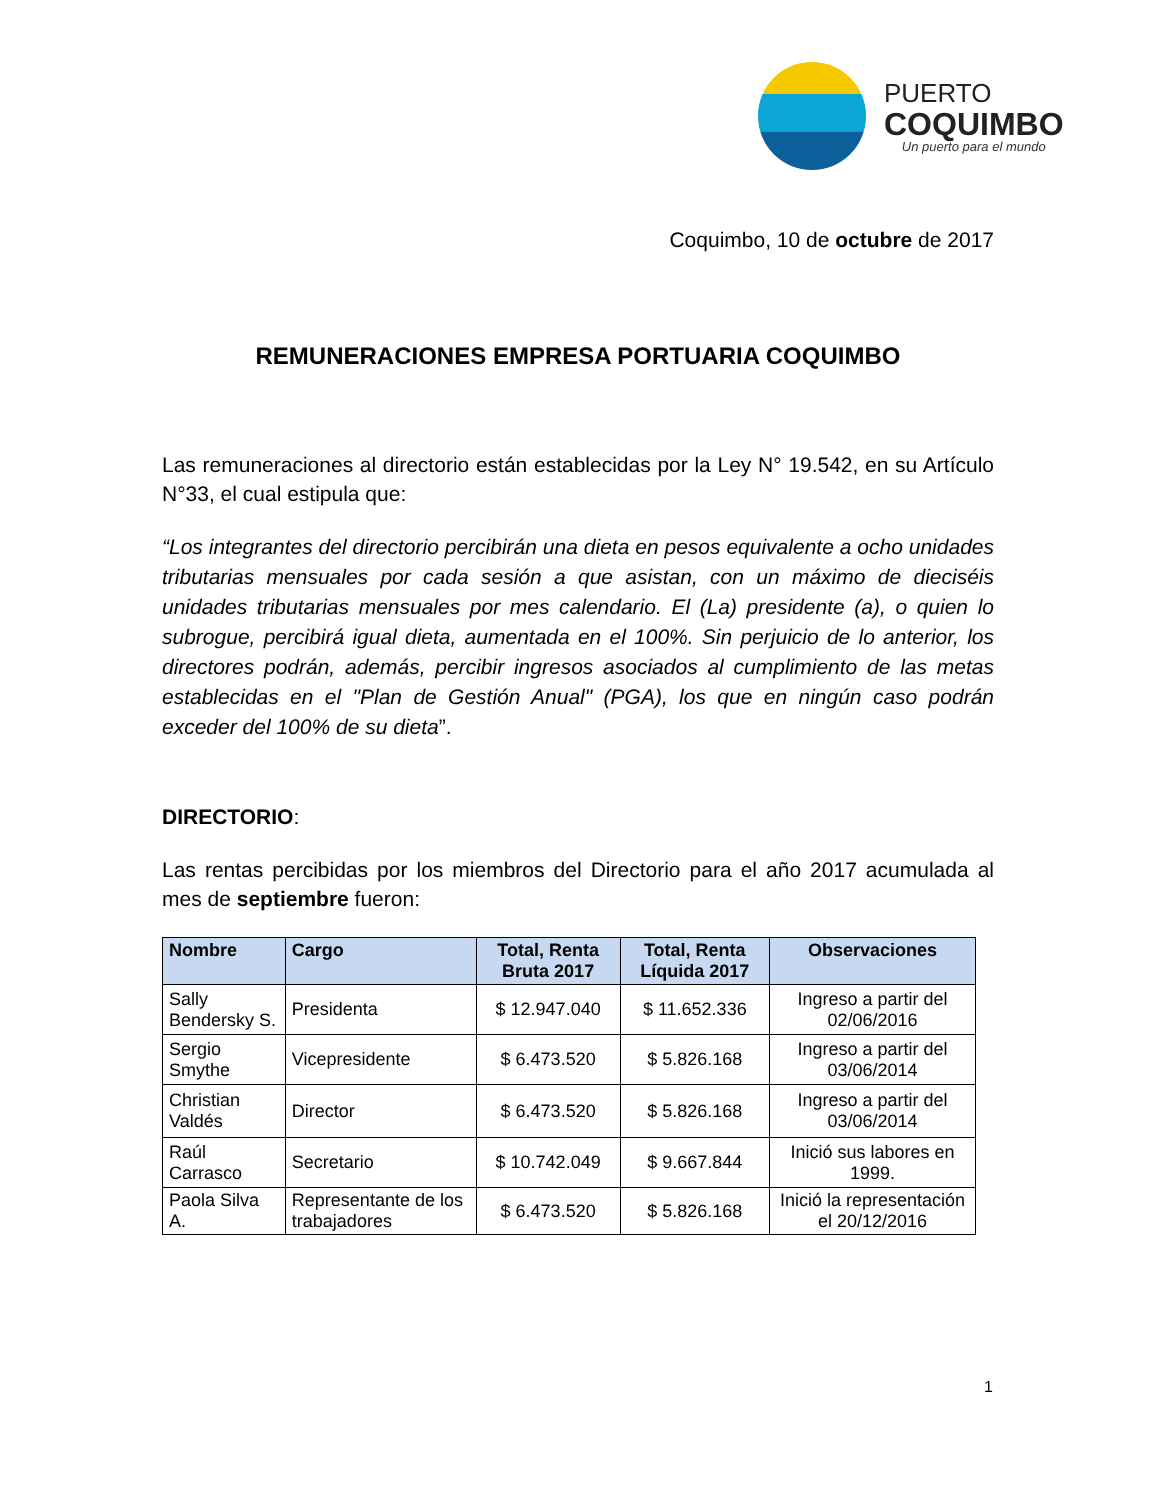PUERTO
COQUIMBO
Un puerto para el mundo
Coquimbo, 10 de octubre de 2017
REMUNERACIONES EMPRESA PORTUARIA COQUIMBO
Las remuneraciones al directorio están establecidas por la Ley N° 19.542, en su Artículo N°33, el cual estipula que:
“Los integrantes del directorio percibirán una dieta en pesos equivalente a ocho unidades tributarias mensuales por cada sesión a que asistan, con un máximo de dieciséis unidades tributarias mensuales por mes calendario. El (La) presidente (a), o quien lo subrogue, percibirá igual dieta, aumentada en el 100%. Sin perjuicio de lo anterior, los directores podrán, además, percibir ingresos asociados al cumplimiento de las metas establecidas en el "Plan de Gestión Anual" (PGA), los que en ningún caso podrán exceder del 100% de su dieta”.
DIRECTORIO:
Las rentas percibidas por los miembros del Directorio para el año 2017 acumulada al mes de septiembre fueron:
| Nombre | Cargo | Total, Renta Bruta 2017 | Total, Renta Líquida 2017 | Observaciones |
| --- | --- | --- | --- | --- |
| Sally Bendersky S. | Presidenta | $ 12.947.040 | $ 11.652.336 | Ingreso a partir del 02/06/2016 |
| Sergio Smythe | Vicepresidente | $ 6.473.520 | $ 5.826.168 | Ingreso a partir del 03/06/2014 |
| Christian Valdés | Director | $ 6.473.520 | $ 5.826.168 | Ingreso a partir del 03/06/2014 |
| Raúl Carrasco | Secretario | $ 10.742.049 | $ 9.667.844 | Inició sus labores en 1999. |
| Paola Silva A. | Representante de los trabajadores | $ 6.473.520 | $ 5.826.168 | Inició la representación el 20/12/2016 |
1